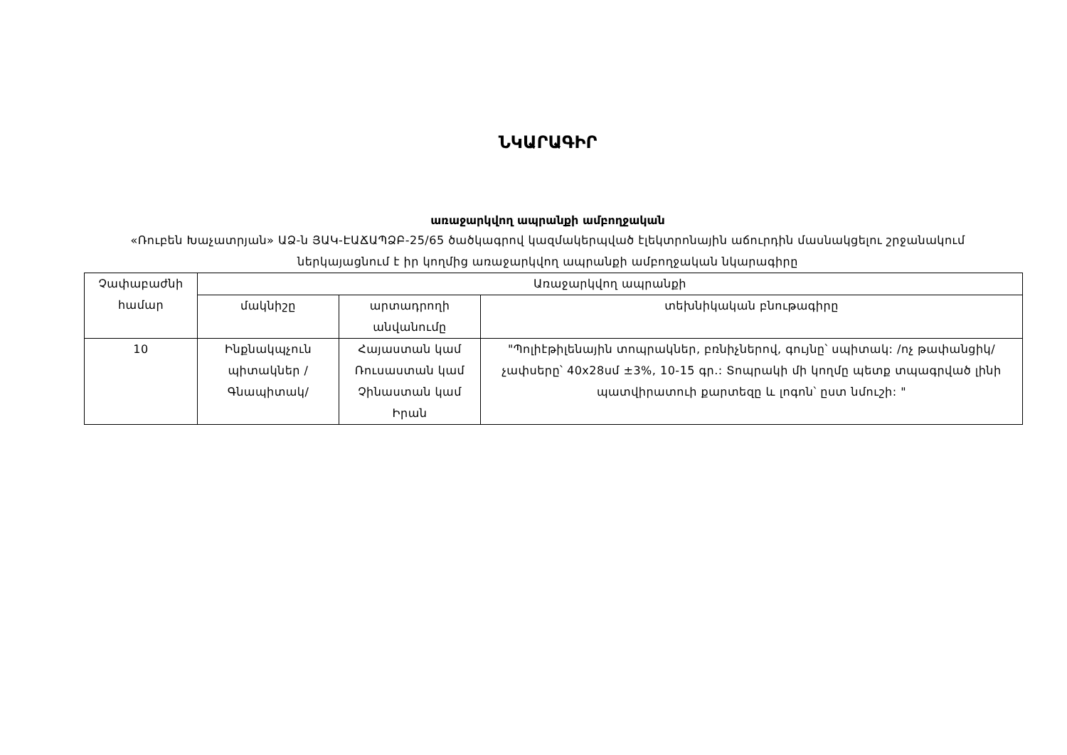ՆԿԱՐԱԳԻՐ
առաջարկվող ապրանքի ամբողջական
«Ռուբեն Խաչատրյան» ԱՁ-ն ՅԱԿ-ԷԱՃԱՊՁԲ-25/65 ծածկագրով կազմակերպված էլեկտրոնային աճուրդին մասնակցելու շրջանակում ներկայացնում է իր կողմից առաջարկվող ապրանքի ամբողջական նկարագիրը
| Չափաբաժնի համար | Առաջարկվող ապրանքի | | |
| --- | --- | --- | --- |
| | մակնիշը | արտադրողի անվանումը | տեխնիկական բնութագիրը |
| 10 | Ինքնակպչուն պիտակներ /Գնապիտակ/ | Հայաստան կամ Ռուսաստան կամ Չինաստան կամ Իրան | "Պոլիէթիլենային տոպրակներ, բռնիչներով, գույնը՝ սպիտակ: /ոչ թափանցիկ/ չափսերը՝ 40x28սմ ±3%, 10-15 գր.: Տոպրակի մի կողմը պետք տպագրված լինի պատվիրատուի քարտեզը և լոգոն՝ ըստ նմուշի: " |